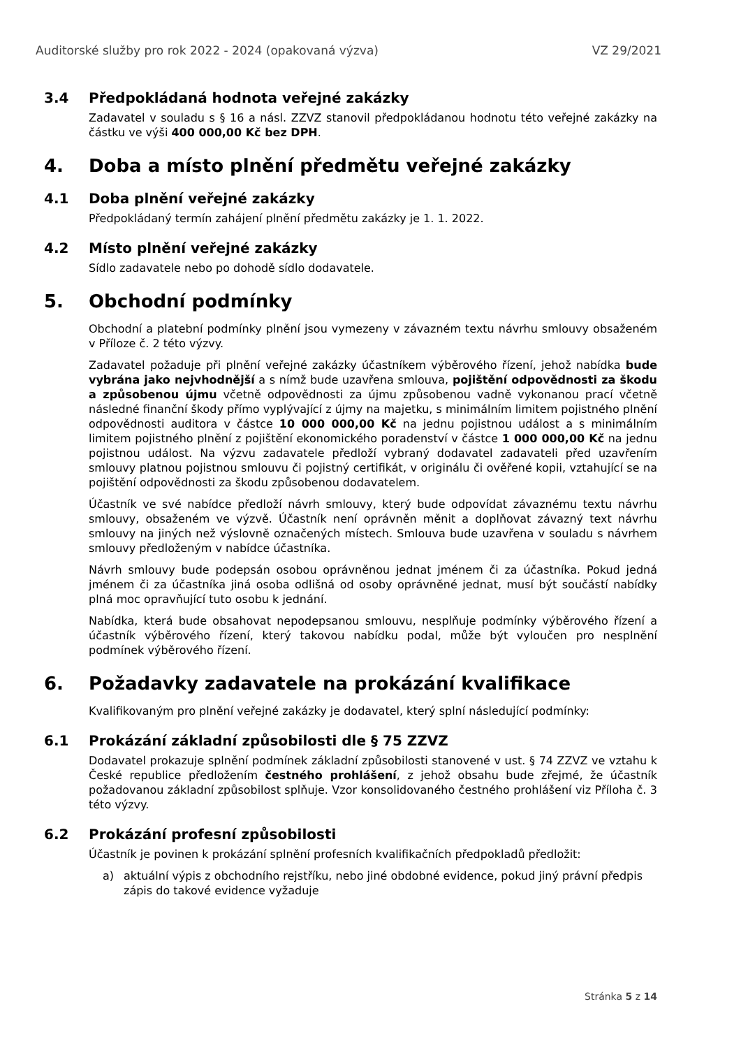Auditorské služby pro rok 2022 - 2024 (opakovaná výzva) VZ 29/2021
3.4 Předpokládaná hodnota veřejné zakázky
Zadavatel v souladu s § 16 a násl. ZZVZ stanovil předpokládanou hodnotu této veřejné zakázky na částku ve výši 400 000,00 Kč bez DPH.
4. Doba a místo plnění předmětu veřejné zakázky
4.1 Doba plnění veřejné zakázky
Předpokládaný termín zahájení plnění předmětu zakázky je 1. 1. 2022.
4.2 Místo plnění veřejné zakázky
Sídlo zadavatele nebo po dohodě sídlo dodavatele.
5. Obchodní podmínky
Obchodní a platební podmínky plnění jsou vymezeny v závazném textu návrhu smlouvy obsaženém v Příloze č. 2 této výzvy.
Zadavatel požaduje při plnění veřejné zakázky účastníkem výběrového řízení, jehož nabídka bude vybrána jako nejvhodnější a s nímž bude uzavřena smlouva, pojištění odpovědnosti za škodu a způsobenou újmu včetně odpovědnosti za újmu způsobenou vadně vykonanou prací včetně následné finanční škody přímo vyplývající z újmy na majetku, s minimálním limitem pojistného plnění odpovědnosti auditora v částce 10 000 000,00 Kč na jednu pojistnou událost a s minimálním limitem pojistného plnění z pojištění ekonomického poradenství v částce 1 000 000,00 Kč na jednu pojistnou událost. Na výzvu zadavatele předloží vybraný dodavatel zadavateli před uzavřením smlouvy platnou pojistnou smlouvu či pojistný certifikát, v originálu či ověřené kopii, vztahující se na pojištění odpovědnosti za škodu způsobenou dodavatelem.
Účastník ve své nabídce předloží návrh smlouvy, který bude odpovídat závaznému textu návrhu smlouvy, obsaženém ve výzvě. Účastník není oprávněn měnit a doplňovat závazný text návrhu smlouvy na jiných než výslovně označených místech. Smlouva bude uzavřena v souladu s návrhem smlouvy předloženým v nabídce účastníka.
Návrh smlouvy bude podepsán osobou oprávněnou jednat jménem či za účastníka. Pokud jedná jménem či za účastníka jiná osoba odlišná od osoby oprávněné jednat, musí být součástí nabídky plná moc opravňující tuto osobu k jednání.
Nabídka, která bude obsahovat nepodepsanou smlouvu, nesplňuje podmínky výběrového řízení a účastník výběrového řízení, který takovou nabídku podal, může být vyloučen pro nesplnění podmínek výběrového řízení.
6. Požadavky zadavatele na prokázání kvalifikace
Kvalifikovaným pro plnění veřejné zakázky je dodavatel, který splní následující podmínky:
6.1 Prokázání základní způsobilosti dle § 75 ZZVZ
Dodavatel prokazuje splnění podmínek základní způsobilosti stanovené v ust. § 74 ZZVZ ve vztahu k České republice předložením čestného prohlášení, z jehož obsahu bude zřejmé, že účastník požadovanou základní způsobilost splňuje. Vzor konsolidovaného čestného prohlášení viz Příloha č. 3 této výzvy.
6.2 Prokázání profesní způsobilosti
Účastník je povinen k prokázání splnění profesních kvalifikačních předpokladů předložit:
a) aktuální výpis z obchodního rejstříku, nebo jiné obdobné evidence, pokud jiný právní předpis zápis do takové evidence vyžaduje
Stránka 5 z 14